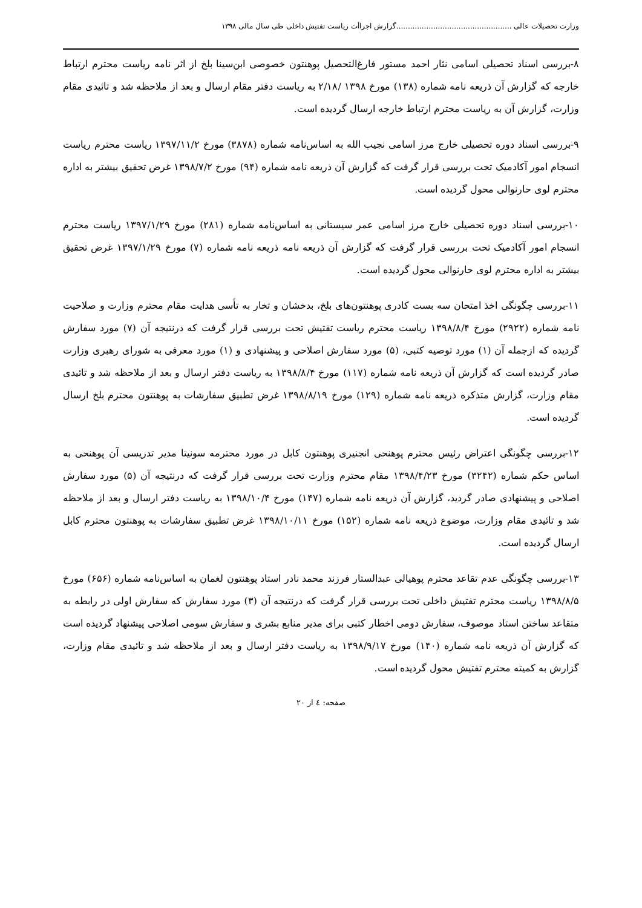وزارت تحصیلات عالی ..................................................گزارش اجراأت ریاست تفتیش داخلی طی سال مالی ۱۳۹۸
۸-بررسی اسناد تحصیلی اسامی نثار احمد مستور فارغ‌التحصیل پوهنتون خصوصی ابن‌سینا بلخ از اثر نامه ریاست محترم ارتباط خارجه که گزارش آن ذریعه نامه شماره (۱۳۸) مورخ ۱۳۹۸ /۲/۱۸ به ریاست دفتر مقام ارسال و بعد از ملاحظه شد و تائیدی مقام وزارت، گزارش آن به ریاست محترم ارتباط خارجه ارسال گردیده است.
۹-بررسی اسناد دوره تحصیلی خارج مرز اسامی نجیب الله به اساس‌نامه شماره (۳۸۷۸) مورخ ۱۳۹۷/۱۱/۲ ریاست محترم ریاست انسجام امور آکادمیک تحت بررسی قرار گرفت که گزارش آن ذریعه نامه شماره (۹۴) مورخ ۱۳۹۸/۷/۲ غرض تحقیق بیشتر به اداره محترم لوی حارنوالی محول گردیده است.
۱۰-بررسی اسناد دوره تحصیلی خارج مرز اسامی عمر سیستانی به اساس‌نامه شماره (۲۸۱) مورخ ۱۳۹۷/۱/۲۹ ریاست محترم انسجام امور آکادمیک تحت بررسی قرار گرفت که گزارش آن ذریعه نامه ذریعه نامه شماره (۷) مورخ ۱۳۹۷/۱/۲۹ غرض تحقیق بیشتر به اداره محترم لوی حارنوالی محول گردیده است.
۱۱-بررسی چگونگی اخذ امتحان سه بست کادری پوهنتون‌های بلخ، بدخشان و تخار به تأسی هدایت مقام محترم وزارت و صلاحیت نامه شماره (۲۹۲۲) مورخ ۱۳۹۸/۸/۴ ریاست محترم ریاست تفتیش تحت بررسی قرار گرفت که درنتیجه آن (۷) مورد سفارش گردیده که ازجمله آن (۱) مورد توصیه کتبی، (۵) مورد سفارش اصلاحی و پیشنهادی و (۱) مورد معرفی به شورای رهبری وزارت صادر گردیده است که گزارش آن ذریعه نامه شماره (۱۱۷) مورخ ۱۳۹۸/۸/۴ به ریاست دفتر ارسال و بعد از ملاحظه شد و تائیدی مقام وزارت، گزارش متذکره ذریعه نامه شماره (۱۲۹) مورخ ۱۳۹۸/۸/۱۹ غرض تطبیق سفارشات به پوهنتون محترم بلخ ارسال گردیده است.
۱۲-بررسی چگونگی اعتراض رئیس محترم پوهنحی انجنیری پوهنتون کابل در مورد محترمه سونیتا مدیر تدریسی آن پوهنحی به اساس حکم شماره (۳۲۴۲) مورخ ۱۳۹۸/۴/۲۳ مقام محترم وزارت تحت بررسی قرار گرفت که درنتیجه آن (۵) مورد سفارش اصلاحی و پیشنهادی صادر گردید، گزارش آن ذریعه نامه شماره (۱۴۷) مورخ ۱۳۹۸/۱۰/۴ به ریاست دفتر ارسال و بعد از ملاحظه شد و تائیدی مقام وزارت، موضوع ذریعه نامه شماره (۱۵۲) مورخ ۱۳۹۸/۱۰/۱۱ غرض تطبیق سفارشات به پوهنتون محترم کابل ارسال گردیده است.
۱۳-بررسی چگونگی عدم تقاعد محترم پوهیالی عبدالستار فرزند محمد نادر استاد پوهنتون لغمان به اساس‌نامه شماره (۶۵۶) مورخ ۱۳۹۸/۸/۵ ریاست محترم تفتیش داخلی تحت بررسی قرار گرفت که درنتیجه آن (۳) مورد سفارش که سفارش اولی در رابطه به متقاعد ساختن استاد موصوف، سفارش دومی اخطار کتبی برای مدیر منابع بشری و سفارش سومی اصلاحی پیشنهاد گردیده است که گزارش آن ذریعه نامه شماره (۱۴۰) مورخ ۱۳۹۸/۹/۱۷ به ریاست دفتر ارسال و بعد از ملاحظه شد و تائیدی مقام وزارت، گزارش به کمیته محترم تفتیش محول گردیده است.
صفحه: ٤ از ۲۰